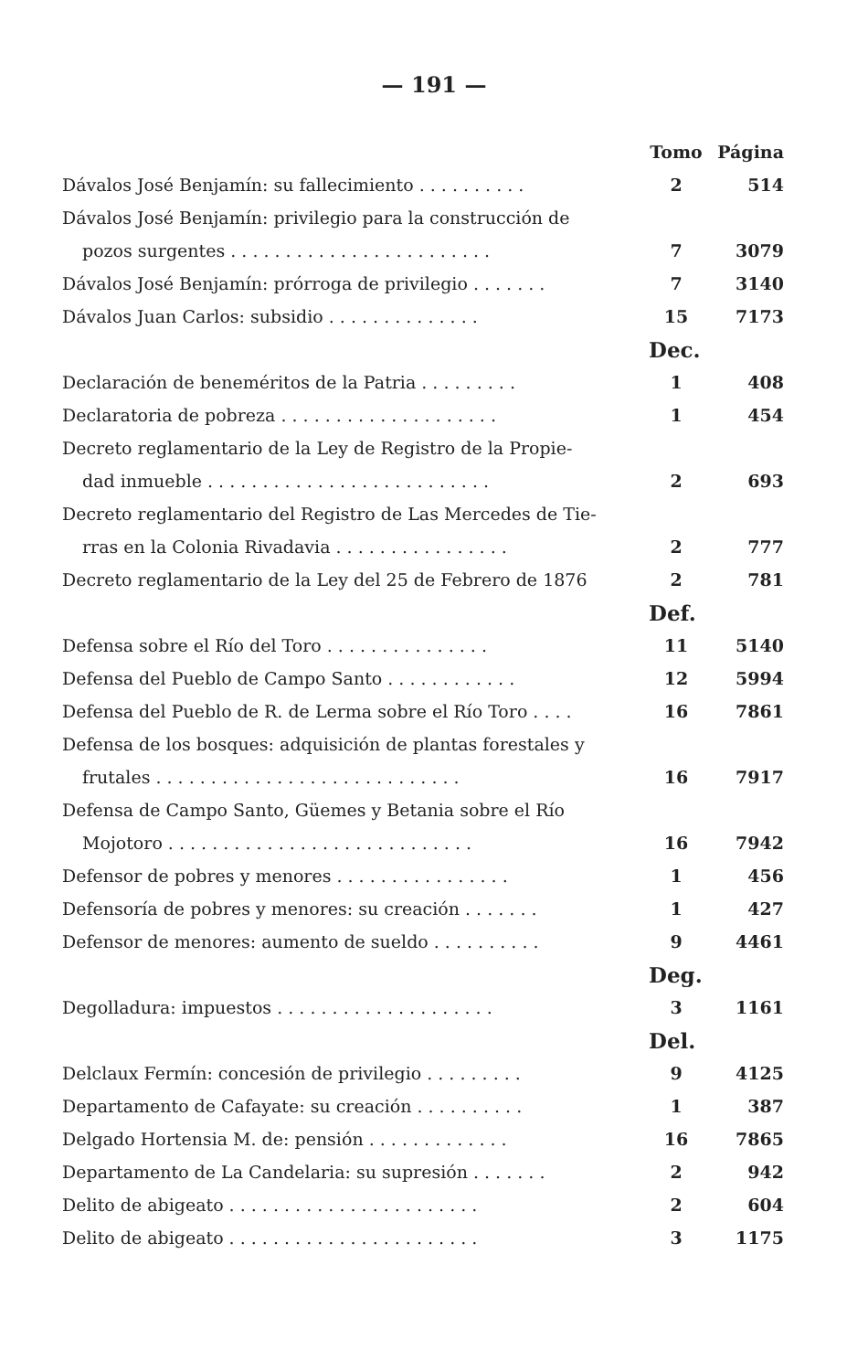— 191 —
| | Tomo | Página |
| --- | --- | --- |
| Dávalos José Benjamín: su fallecimiento . . . . . . . . . . | 2 | 514 |
| Dávalos José Benjamín: privilegio para la construcción de | | |
| pozos surgentes . . . . . . . . . . . . . . . . . . . . . . . . | 7 | 3079 |
| Dávalos José Benjamín: prórroga de privilegio . . . . . . . | 7 | 3140 |
| Dávalos Juan Carlos: subsidio . . . . . . . . . . . . . . | 15 | 7173 |
| | Dec. | |
| Declaración de beneméritos de la Patria . . . . . . . . . | 1 | 408 |
| Declaratoria de pobreza . . . . . . . . . . . . . . . . . . . . | 1 | 454 |
| Decreto reglamentario de la Ley de Registro de la Propie- | | |
| dad inmueble . . . . . . . . . . . . . . . . . . . . . . . . . . | 2 | 693 |
| Decreto reglamentario del Registro de Las Mercedes de Tie- | | |
| rras en la Colonia Rivadavia . . . . . . . . . . . . . . . . | 2 | 777 |
| Decreto reglamentario de la Ley del 25 de Febrero de 1876 | 2 | 781 |
| | Def. | |
| Defensa sobre el Río del Toro . . . . . . . . . . . . . . . | 11 | 5140 |
| Defensa del Pueblo de Campo Santo . . . . . . . . . . . . | 12 | 5994 |
| Defensa del Pueblo de R. de Lerma sobre el Río Toro . . . . | 16 | 7861 |
| Defensa de los bosques: adquisición de plantas forestales y | | |
| frutales . . . . . . . . . . . . . . . . . . . . . . . . . . . . | 16 | 7917 |
| Defensa de Campo Santo, Güemes y Betania sobre el Río | | |
| Mojotoro . . . . . . . . . . . . . . . . . . . . . . . . . . . . | 16 | 7942 |
| Defensor de pobres y menores . . . . . . . . . . . . . . . . | 1 | 456 |
| Defensoría de pobres y menores: su creación . . . . . . . | 1 | 427 |
| Defensor de menores: aumento de sueldo . . . . . . . . . . | 9 | 4461 |
| | Deg. | |
| Degolladura: impuestos . . . . . . . . . . . . . . . . . . . . | 3 | 1161 |
| | Del. | |
| Delclaux Fermín: concesión de privilegio . . . . . . . . . | 9 | 4125 |
| Departamento de Cafayate: su creación . . . . . . . . . . | 1 | 387 |
| Delgado Hortensia M. de: pensión . . . . . . . . . . . . . | 16 | 7865 |
| Departamento de La Candelaria: su supresión . . . . . . . | 2 | 942 |
| Delito de abigeato . . . . . . . . . . . . . . . . . . . . . . . | 2 | 604 |
| Delito de abigeato . . . . . . . . . . . . . . . . . . . . . . . | 3 | 1175 |